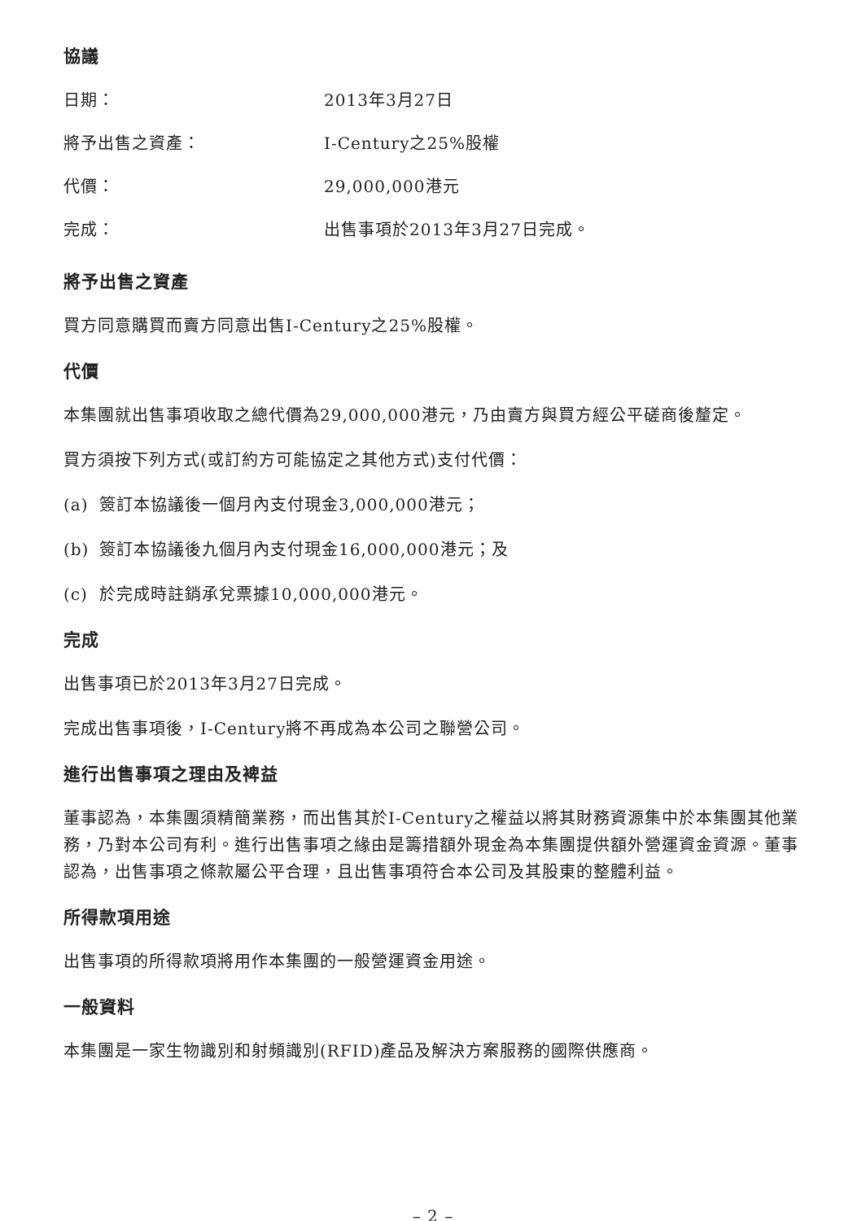協議
日期： 2013年3月27日
將予出售之資產： I-Century之25%股權
代價： 29,000,000港元
完成： 出售事項於2013年3月27日完成。
將予出售之資產
買方同意購買而賣方同意出售I-Century之25%股權。
代價
本集團就出售事項收取之總代價為29,000,000港元，乃由賣方與買方經公平磋商後釐定。
買方須按下列方式(或訂約方可能協定之其他方式)支付代價：
(a) 簽訂本協議後一個月內支付現金3,000,000港元；
(b) 簽訂本協議後九個月內支付現金16,000,000港元；及
(c) 於完成時註銷承兌票據10,000,000港元。
完成
出售事項已於2013年3月27日完成。
完成出售事項後，I-Century將不再成為本公司之聯營公司。
進行出售事項之理由及裨益
董事認為，本集團須精簡業務，而出售其於I-Century之權益以將其財務資源集中於本集團其他業務，乃對本公司有利。進行出售事項之緣由是籌措額外現金為本集團提供額外營運資金資源。董事認為，出售事項之條款屬公平合理，且出售事項符合本公司及其股東的整體利益。
所得款項用途
出售事項的所得款項將用作本集團的一般營運資金用途。
一般資料
本集團是一家生物識別和射頻識別(RFID)產品及解決方案服務的國際供應商。
– 2 –